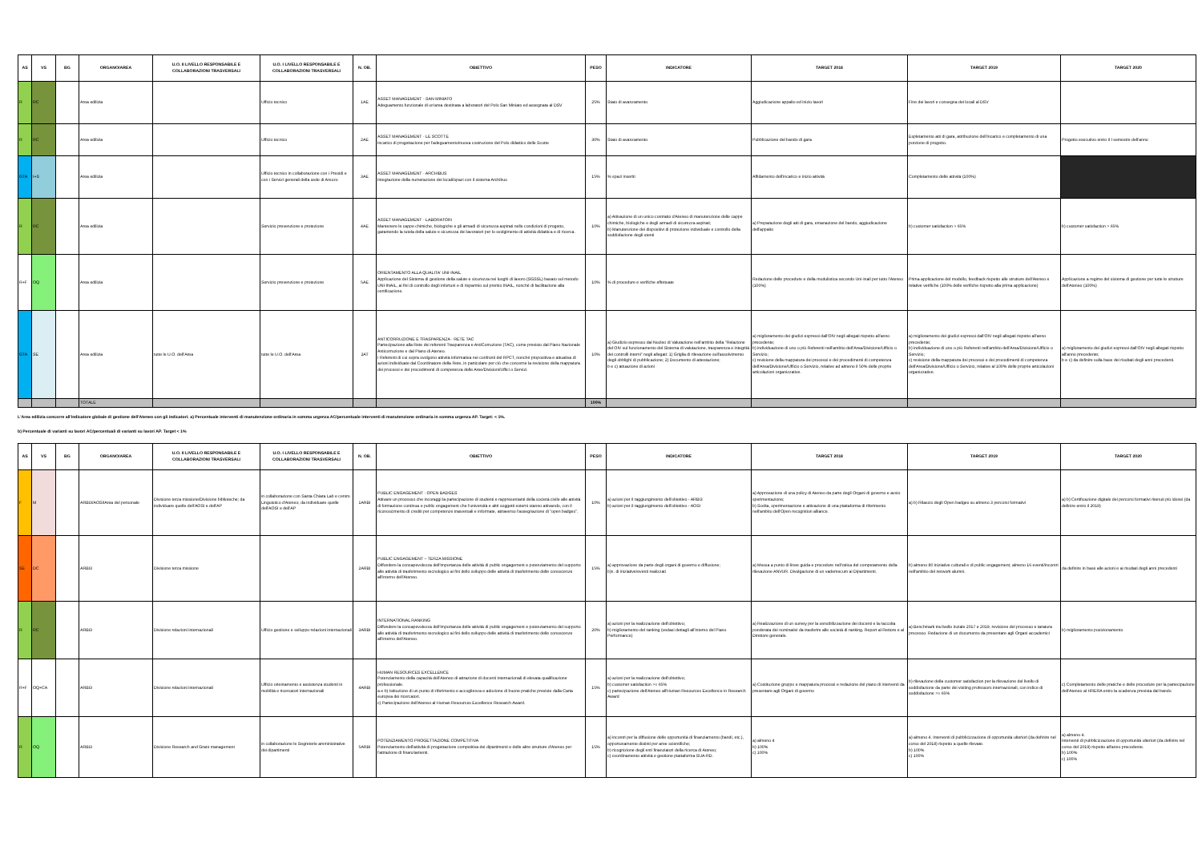| AS | VS | BG | ORGANO/AREA | U.O. II LIVELLO RESPONSABILE E COLLABORAZIONI TRASVERSALI | U.O. I LIVELLO RESPONSABILE E COLLABORAZIONI TRASVERSALI | N. OB. | OBIETTIVO | PESO | INDICATORE | TARGET 2018 | TARGET 2019 | TARGET 2020 |
| --- | --- | --- | --- | --- | --- | --- | --- | --- | --- | --- | --- | --- |
| R | RC | | Area edilizia | | Ufficio tecnico | 1AE | ASSET MANAGEMENT - SAN MINIATO Adeguamento funzionale di un'area destinata a laboratori del Polo San Miniato ed assegnata al DSV | 25% | Stato di avanzamento | Aggiudicazione appalto ed inizio lavori | Fine dei lavori e consegna dei locali al DSV | |
| R | RC | | Area edilizia | | Ufficio tecnico | 2AE | ASSET MANAGEMENT - LE SCOTTE Incarico di progettazione per l'adeguamento/nuova costruzione del Polo didattico delle Scotte | 30% | Stato di avanzamento | Pubblicazione del bando di gara | Espletamento atti di gara, attribuzione dell'incarico e completamento di una porzione di progetto. | Progetto esecutivo entro il I semestre dell'anno |
| GTA | I+S | | Area edilizia | | Ufficio tecnico in collaborazione con i Presidi e con i Servizi generali della sede di Arezzo | 3AE | ASSET MANAGEMENT - ARCHIBUS Integrazione della numerazione dei locali/spazi con il sistema Archibus | 15% | % spazi inseriti | Affidamento dell'incarico e inizio attività | Completamento delle attività (100%) | |
| R | RC | | Area edilizia | | Servizio prevenzione e protezione | 4AE | ASSET MANAGEMENT - LABORATORI Mantenere le cappe chimiche, biologiche e gli armadi di sicurezza aspirati nelle condizioni di progetto, garantendo la tutela della salute e sicurezza dei lavoratori per lo svolgimento di attività didattica e di ricerca. | 10% | a) Attivazione di un unico contratto d'Ateneo di manutenzione delle cappe chimiche, biologiche e degli armadi di sicurezza aspirati; b) Manutenzione dei dispositivi di protezione individuale e controllo della soddisfazione degli utenti | a) Preparazione degli atti di gara, emanazione del bando, aggiudicazione dell'appalto | b) customer satisfaction > 65% | b) customer satisfaction > 65% |
| R+F | OQ | | Area edilizia | | Servizio prevenzione e protezione | 5AE | ORIENTAMENTO ALLA QUALITA' UNI-INAIL Applicazione del Sistema di gestione della salute e sicurezza nei luoghi di lavoro (SGSSL) basato sul metodo UNI-INAIL, ai fini di controllo degli infortuni e di risparmio sul premio INAIL, nonché di facilitazione alla certificazione. | 10% | % di procedure e verifiche effettuate | Redazione delle procedure e della modulistica secondo Uni-Inail per tutto l'Ateneo (100%) | Prima applicazione del modello, feedback rispetto alle strutture dell'Ateneo e relative verifiche (100% delle verifiche rispetto alla prima applicazione) | Applicazione a regime del sistema di gestione per tutte le strutture dell'Ateneo (100%) |
| GTA | SE | | Area edilizia | tutte le U.O. dell'Area | tutte le U.O. dell'Area | 2AT | ANTICORRUZIONE E TRASPARENZA - RETE TAC Partecipazione alla Rete dei referenti Trasparenza e AntiCorruzione (TAC), come previsto dal Piano Nazionale Anticorruzione e dal Piano di Ateneo. I Referenti di cui sopra svolgono attività informativa nei confronti del RPCT, nonché propositiva e attuativa di azioni individuate dal Coordinatore della Rete, in particolare per ciò che concerne la revisione della mappatura dei processi e dei procedimenti di competenza delle Aree/Divisioni/Uffici o Servizi. | 10% | a) Giudizio espresso dal Nucleo di Valutazione nell'ambito della "Relazione del OIV sul funzionamento del Sistema di valutazione, trasparenza e integrità dei controlli interni" negli allegati: 1) Griglia di rilevazione sull'assolvimento degli obblighi di pubblicazione; 2) Documento di attestazione; b e c) attuazione di azioni | a) miglioramento dei giudizi espressi dall'OIV negli allegati rispetto all'anno precedente; b) individuazione di uno o più Referenti nell'ambito dell'Area/Divisione/Ufficio o Servizio; c) revisione della mappatura dei processi e dei procedimenti di competenza dell'Area/Divisione/Ufficio o Servizio, relative ad almeno il 50% delle proprie articolazioni organizzative. | a) miglioramento dei giudizi espressi dall'OIV negli allegati rispetto all'anno precedente; b) individuazione di uno o più Referenti nell'ambito dell'Area/Divisione/Ufficio o Servizio; c) revisione della mappatura dei processi e dei procedimenti di competenza dell'Area/Divisione/Ufficio o Servizio, relative al 100% delle proprie articolazioni organizzative. | a) miglioramento dei giudizi espressi dall'OIV negli allegati rispetto all'anno precedente; b e c) da definire sulla base dei risultati degli anni precedenti. |
| | | | TOTALE | | | | | 100% | | | | |
L'Area edilizia concorre all'indicatore globale di gestione dell'Ateneo con gli indicatori: a) Percentuale interventi di manutenzione ordinaria in somma urgenza AC/percentuale interventi di manutenzione ordinaria in somma urgenza AP. Target: < 1%.
b) Percentuale di varianti su lavori AC/percentuali di varianti su lavori AP. Target < 1%
| AS | VS | BG | ORGANO/AREA | U.O. II LIVELLO RESPONSABILE E COLLABORAZIONI TRASVERSALI | U.O. I LIVELLO RESPONSABILE E COLLABORAZIONI TRASVERSALI | N. OB. | OBIETTIVO | PESO | INDICATORE | TARGET 2018 | TARGET 2019 | TARGET 2020 |
| --- | --- | --- | --- | --- | --- | --- | --- | --- | --- | --- | --- | --- |
| F | M | | ARBI3/AOSI/Area del personale | Divisione terza missione/Divisione biblioteche; da individuare quelle dell'AOSI e dell'AP | in collaborazione con Santa Chiara Lab e centro Linguistico d'Ateneo; da individuare quelle dell'AOSI e dell'AP | 1ARBI | PUBLIC ENGAGEMENT - OPEN BADGES Attivare un processo che incoraggi la partecipazione di studenti e rappresentanti della società civile alle attività di formazione continua e public engagement che l'università e altri soggetti esterni stanno attivando, con il riconoscimento di crediti per competenze trasversali e informate, attraverso l'assegnazione di "open badges". | 10% | a) azioni per il raggiungimento dell'obiettivo - ARBI3 b) azioni per il raggiungimento dell'obiettivo - AOSI | a) Approvazione di una policy di Ateneo da parte degli Organi di governo e avvio sperimentazione; b) Scelta, sperimentazione e attivazione di una piattaforma di riferimento nell'ambito dell'Open recognition alliance. | a) b) Rilascio degli Open badges su almeno 3 percorsi formativi | a) b) Certificazione digitale dei percorsi formativi ritenuti più idonei (da definire entro il 2019) |
| SE | DC | | ARBI3 | Divisione terza missione | | 2ARBI | PUBLIC ENGAGEMENT – TERZA MISSIONE Diffondere la consapevolezza dell'importanza delle attività di public engagement e potenziamento del supporto alle attività di trasferimento tecnologico ai fini dello sviluppo delle attività di trasferimento delle conoscenze all'interno dell'Ateneo. | 15% | a) approvazione da parte degli organi di governo e diffusione; b)n. di iniziative/eventi realizzati | a) Messa a punto di linee guida e procedure nell'ottica del competamento della rilevazione ANVUR. Divulgazione di un vademecum ai Dipartimenti. | b) almeno 80 iniziative culturali e di public engagement; almeno 16 eventi/incontri nell'ambito del network alumni. | da definire in base alle azioni e ai risultati degli anni precedenti |
| R | RC | | ARBI3 | Divisione relazioni internazionali | Ufficio gestione e sviluppo relazioni internazionali | 3ARBI | INTERNATIONAL RANKING Diffondere la consapevolezza dell'importanza delle attività di public engagement e potenziamento del supporto alle attività di trasferimento tecnologico ai fini dello sviluppo delle attività di trasferimento delle conoscenze all'interno dell'Ateneo. | 20% | a) azioni per la realizzazione dell'obiettivo; b) miglioramento del ranking (vedasi dettagli all'interno del Piano Performance) | a) Realizzazione di un survey per la sensibilizzazione dei docenti e la raccolta ponderata dei nominativi da trasferire alle società di ranking. Report al Rettore e al Direttore generale. | a) Benchmark tra livello inziale 2017 e 2019, revisione del processo e taratura processo. Redazione di un documento da presentare agli Organi accademici | b) miglioramento posizionamento |
| R+F | OQ+CA | | ARBI3 | Divisione relazioni internazionali | Ufficio orientamento e assistenza studenti in mobilità e ricercatori internazionali | 4ARBI | HUMAN RESOURCES EXCELLENCE Potenziamento della capacità dell'Ateneo di attrazione di docenti internazionali di elevata qualificazione professionale. a e b) Istituzione di un punto di riferimento e accoglienza e adozione di buone pratiche previste dalla Carta europea dei ricercatori. c) Partecipazione dell'Ateneo al Human Resources Excellence Research Award. | 15% | a) azioni per la realizzazione dell'obiettivo; b) customer satisfaction >= 65% c) partecipazione dell'Ateneo all'Human Resources Excellence in Research Award | a) Costituzione gruppo e mappatura processi e redazione del piano di interventi da presentare agli Organi di governo | b) rilevazione della customer satisfaction per la rilevazione del livello di soddisfazione da parte dei visiting professors internazionali, con indice di soddisfazione >= 65% | c) Completamento delle pratiche e delle procedure per la partecipazione dell'Ateneo al HRERA entro la scadenza prevista dal bando |
| R | OQ | | ARBI3 | Divisione Research and Grant management | in collaborazione le Segreterie amministrative dei dipartimenti | 5ARBI | POTENZIAMENTO PROGETTAZIONE COMPETITIVA Potenziamento dell'attività di progettazione competitiva dei dipartimenti e delle altre strutture d'Ateneo per l'attrazione di finanziamenti. | 15% | a) incontri per la diffusione delle opportunità di finanziamento (bandi, etc.), opportunamente distinti per aree scientifiche; b) ricognizione degli enti finanziatori della ricerca di Ateneo; c) coordinamento attività e gestione piattaforma SUA-RD. | a) almeno 4 b) 100% c) 100% | a) almeno 4. Interventi di pubblicizzazione di opportunità ulteriori (da definire nel corso del 2018) rispetto a quelle rilevate. b) 100% c) 100% | a) almeno 4. Interventi di pubblicizzazione di opportunità ulteriori (da definire nel corso del 2019) rispetto all'anno precedente. b) 100% c) 100% |